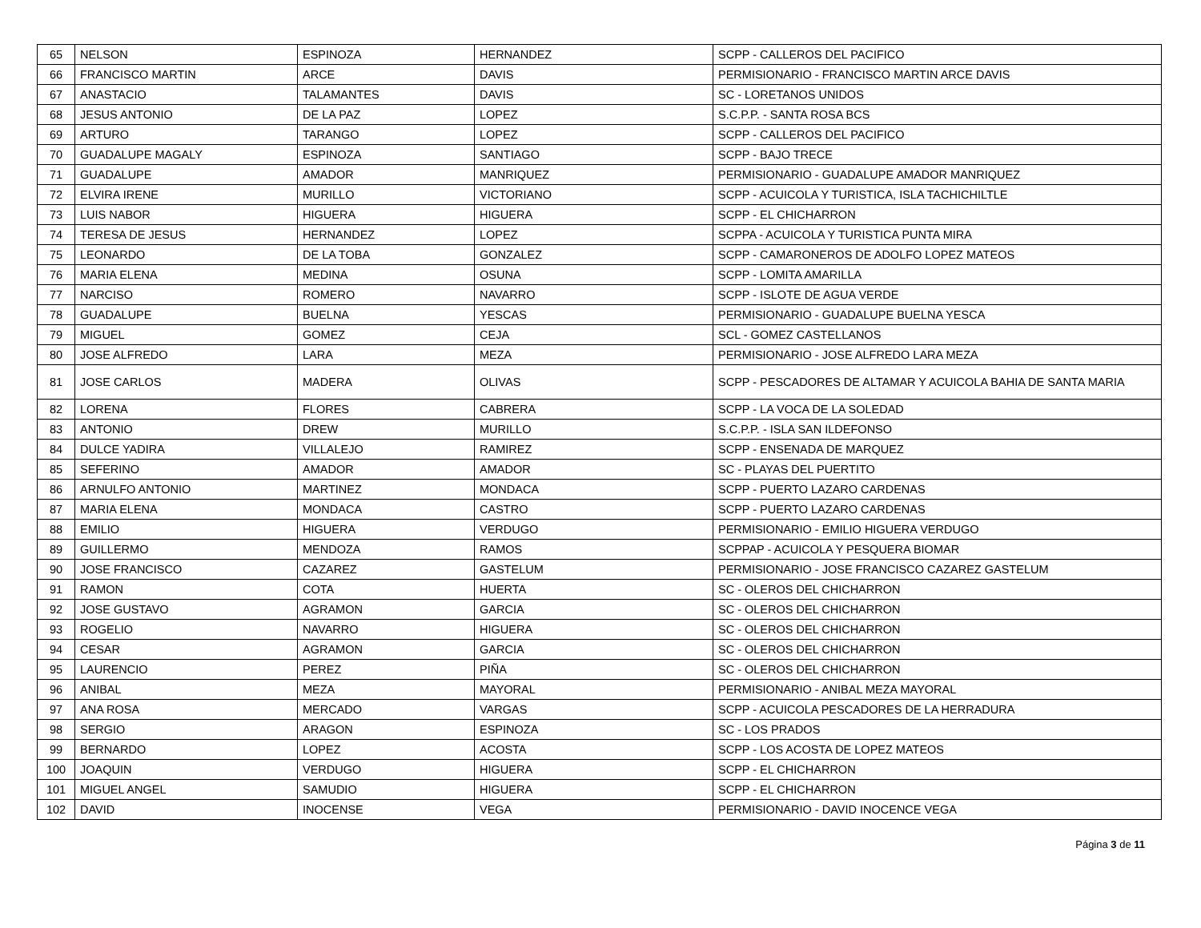| 65 | NELSON | ESPINOZA | HERNANDEZ | SCPP - CALLEROS DEL PACIFICO |
| 66 | FRANCISCO MARTIN | ARCE | DAVIS | PERMISIONARIO - FRANCISCO MARTIN ARCE DAVIS |
| 67 | ANASTACIO | TALAMANTES | DAVIS | SC - LORETANOS UNIDOS |
| 68 | JESUS ANTONIO | DE LA PAZ | LOPEZ | S.C.P.P. - SANTA ROSA BCS |
| 69 | ARTURO | TARANGO | LOPEZ | SCPP - CALLEROS DEL PACIFICO |
| 70 | GUADALUPE MAGALY | ESPINOZA | SANTIAGO | SCPP - BAJO TRECE |
| 71 | GUADALUPE | AMADOR | MANRIQUEZ | PERMISIONARIO - GUADALUPE AMADOR MANRIQUEZ |
| 72 | ELVIRA IRENE | MURILLO | VICTORIANO | SCPP - ACUICOLA Y TURISTICA, ISLA TACHICHILTLE |
| 73 | LUIS NABOR | HIGUERA | HIGUERA | SCPP - EL CHICHARRON |
| 74 | TERESA DE JESUS | HERNANDEZ | LOPEZ | SCPPA - ACUICOLA Y TURISTICA PUNTA MIRA |
| 75 | LEONARDO | DE LA TOBA | GONZALEZ | SCPP - CAMARONEROS DE ADOLFO LOPEZ MATEOS |
| 76 | MARIA ELENA | MEDINA | OSUNA | SCPP - LOMITA AMARILLA |
| 77 | NARCISO | ROMERO | NAVARRO | SCPP - ISLOTE DE AGUA VERDE |
| 78 | GUADALUPE | BUELNA | YESCAS | PERMISIONARIO - GUADALUPE BUELNA YESCA |
| 79 | MIGUEL | GOMEZ | CEJA | SCL - GOMEZ CASTELLANOS |
| 80 | JOSE ALFREDO | LARA | MEZA | PERMISIONARIO - JOSE ALFREDO LARA MEZA |
| 81 | JOSE CARLOS | MADERA | OLIVAS | SCPP - PESCADORES DE ALTAMAR Y ACUICOLA BAHIA DE SANTA MARIA |
| 82 | LORENA | FLORES | CABRERA | SCPP - LA VOCA DE LA SOLEDAD |
| 83 | ANTONIO | DREW | MURILLO | S.C.P.P. - ISLA SAN ILDEFONSO |
| 84 | DULCE YADIRA | VILLALEJO | RAMIREZ | SCPP - ENSENADA DE MARQUEZ |
| 85 | SEFERINO | AMADOR | AMADOR | SC - PLAYAS DEL PUERTITO |
| 86 | ARNULFO ANTONIO | MARTINEZ | MONDACA | SCPP - PUERTO LAZARO CARDENAS |
| 87 | MARIA ELENA | MONDACA | CASTRO | SCPP - PUERTO LAZARO CARDENAS |
| 88 | EMILIO | HIGUERA | VERDUGO | PERMISIONARIO - EMILIO HIGUERA VERDUGO |
| 89 | GUILLERMO | MENDOZA | RAMOS | SCPPAP - ACUICOLA Y PESQUERA BIOMAR |
| 90 | JOSE FRANCISCO | CAZAREZ | GASTELUM | PERMISIONARIO - JOSE FRANCISCO CAZAREZ GASTELUM |
| 91 | RAMON | COTA | HUERTA | SC - OLEROS DEL CHICHARRON |
| 92 | JOSE GUSTAVO | AGRAMON | GARCIA | SC - OLEROS DEL CHICHARRON |
| 93 | ROGELIO | NAVARRO | HIGUERA | SC - OLEROS DEL CHICHARRON |
| 94 | CESAR | AGRAMON | GARCIA | SC - OLEROS DEL CHICHARRON |
| 95 | LAURENCIO | PEREZ | PIÑA | SC - OLEROS DEL CHICHARRON |
| 96 | ANIBAL | MEZA | MAYORAL | PERMISIONARIO - ANIBAL MEZA MAYORAL |
| 97 | ANA ROSA | MERCADO | VARGAS | SCPP - ACUICOLA PESCADORES DE LA HERRADURA |
| 98 | SERGIO | ARAGON | ESPINOZA | SC - LOS PRADOS |
| 99 | BERNARDO | LOPEZ | ACOSTA | SCPP - LOS ACOSTA DE LOPEZ MATEOS |
| 100 | JOAQUIN | VERDUGO | HIGUERA | SCPP - EL CHICHARRON |
| 101 | MIGUEL ANGEL | SAMUDIO | HIGUERA | SCPP - EL CHICHARRON |
| 102 | DAVID | INOCENSE | VEGA | PERMISIONARIO - DAVID INOCENCE VEGA |
Página 3 de 11